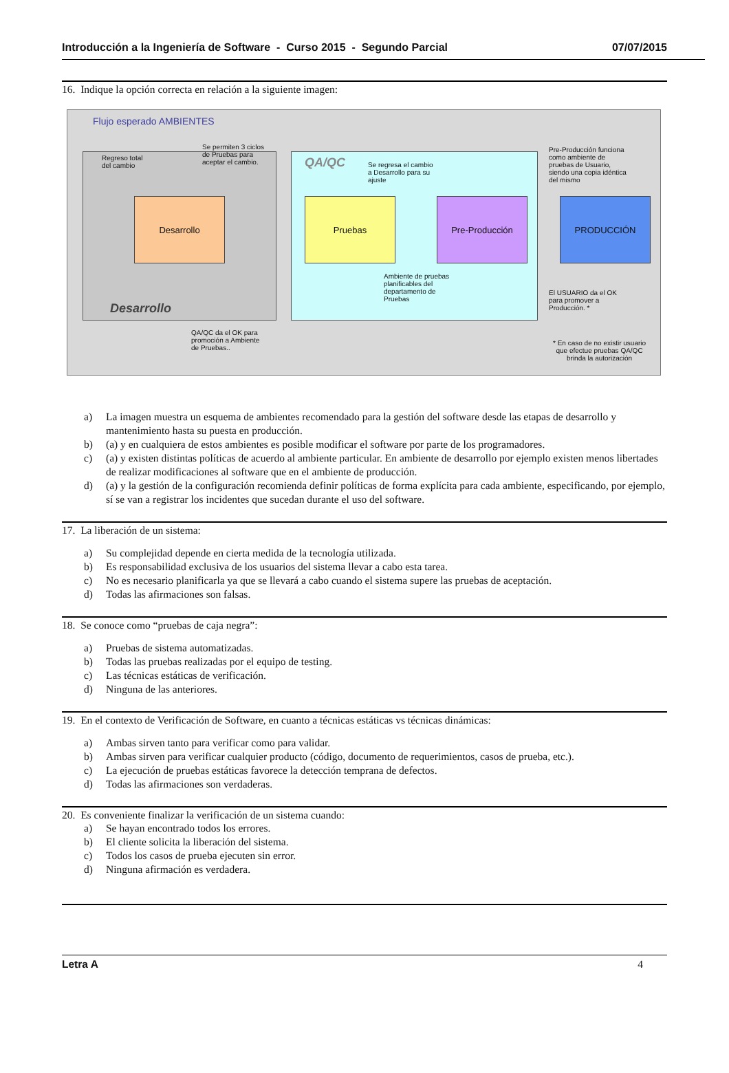Introducción a la Ingeniería de Software - Curso 2015 - Segundo Parcial 07/07/2015
16. Indique la opción correcta en relación a la siguiente imagen:
Flujo esperado AMBIENTES
Regreso total
del cambio
Se permiten 3 ciclos
de Pruebas para
aceptar el cambio.
QA/QC
Se regresa el cambio
a Desarrollo para su
ajuste
Pre-Producción funciona
como ambiente de
pruebas de Usuario,
siendo una copia idéntica
del mismo
Desarrollo Pruebas Pre-Producción PRODUCCIÓN
Ambiente de pruebas
planificables del
departamento de
Pruebas
El USUARIO da el OK
para promover a
Producción. *
Desarrollo
QA/QC da el OK para
promoción a Ambiente
de Pruebas..
* En caso de no existir usuario
que efectue pruebas QA/QC
brinda la autorización
a) La imagen muestra un esquema de ambientes recomendado para la gestión del software desde las etapas de desarrollo y mantenimiento hasta su puesta en producción.
b) (a) y en cualquiera de estos ambientes es posible modificar el software por parte de los programadores.
c) (a) y existen distintas políticas de acuerdo al ambiente particular. En ambiente de desarrollo por ejemplo existen menos libertades de realizar modificaciones al software que en el ambiente de producción.
d) (a) y la gestión de la configuración recomienda definir políticas de forma explícita para cada ambiente, especificando, por ejemplo, sí se van a registrar los incidentes que sucedan durante el uso del software.
17. La liberación de un sistema:
a) Su complejidad depende en cierta medida de la tecnología utilizada.
b) Es responsabilidad exclusiva de los usuarios del sistema llevar a cabo esta tarea.
c) No es necesario planificarla ya que se llevará a cabo cuando el sistema supere las pruebas de aceptación.
d) Todas las afirmaciones son falsas.
18. Se conoce como “pruebas de caja negra”:
a) Pruebas de sistema automatizadas.
b) Todas las pruebas realizadas por el equipo de testing.
c) Las técnicas estáticas de verificación.
d) Ninguna de las anteriores.
19. En el contexto de Verificación de Software, en cuanto a técnicas estáticas vs técnicas dinámicas:
a) Ambas sirven tanto para verificar como para validar.
b) Ambas sirven para verificar cualquier producto (código, documento de requerimientos, casos de prueba, etc.).
c) La ejecución de pruebas estáticas favorece la detección temprana de defectos.
d) Todas las afirmaciones son verdaderas.
20. Es conveniente finalizar la verificación de un sistema cuando:
a) Se hayan encontrado todos los errores.
b) El cliente solicita la liberación del sistema.
c) Todos los casos de prueba ejecuten sin error.
d) Ninguna afirmación es verdadera.
Letra A 4